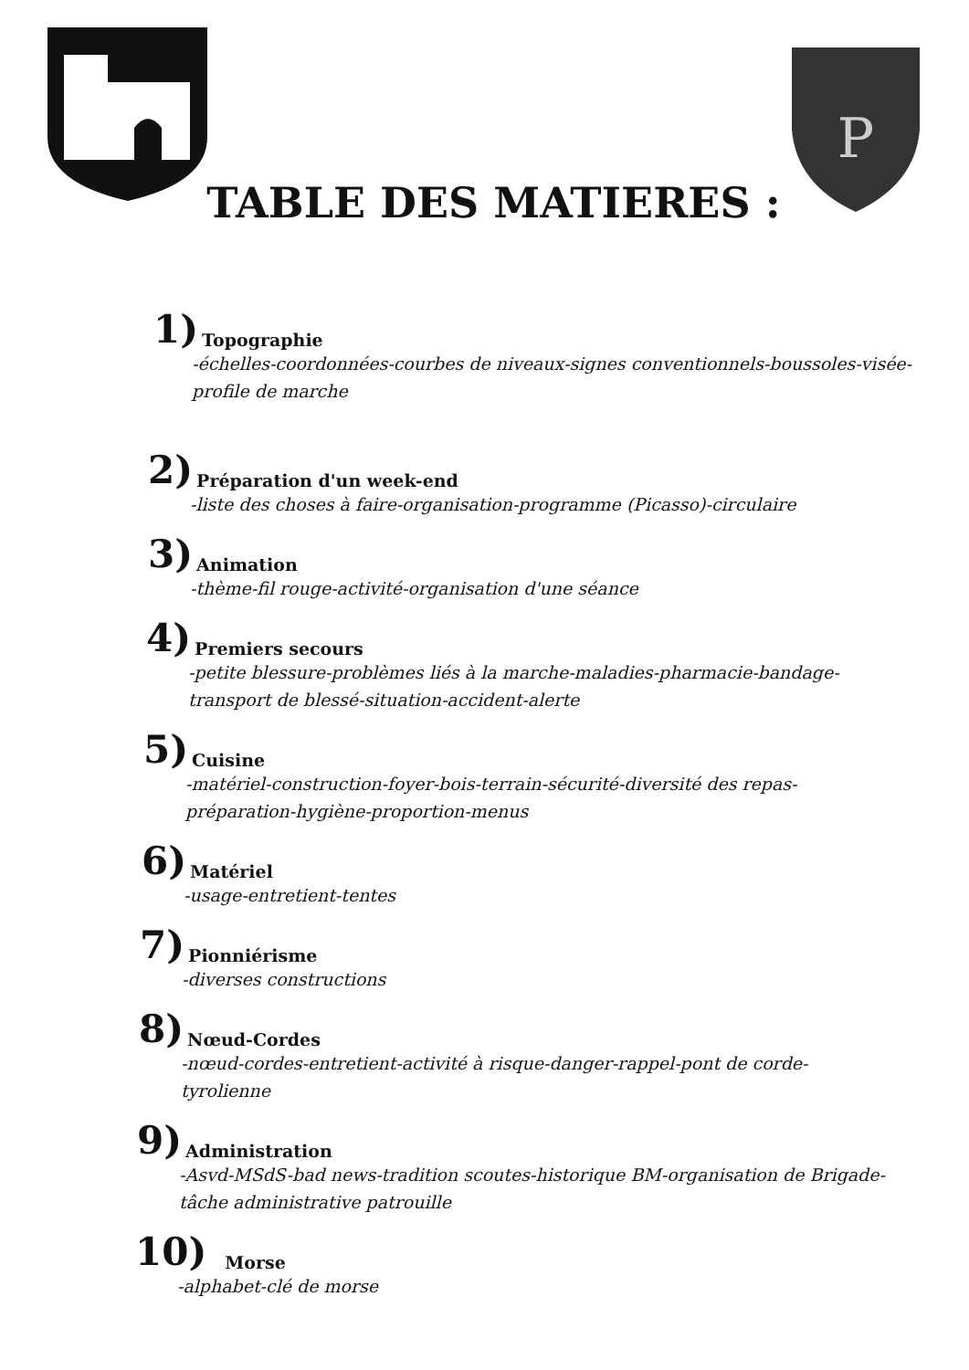P
TABLE DES MATIERES :
1) Topographie
-échelles-coordonnées-courbes de niveaux-signes conventionnels-boussoles-visée-
profile de marche
2) Préparation d'un week-end
-liste des choses à faire-organisation-programme (Picasso)-circulaire
3) Animation
-thème-fil rouge-activité-organisation d'une séance
4) Premiers secours
-petite blessure-problèmes liés à la marche-maladies-pharmacie-bandage-
transport de blessé-situation-accident-alerte
5) Cuisine
-matériel-construction-foyer-bois-terrain-sécurité-diversité des repas-
préparation-hygiène-proportion-menus
6) Matériel
-usage-entretient-tentes
7) Pionniérisme
-diverses constructions
8) Nœud-Cordes
-nœud-cordes-entretient-activité à risque-danger-rappel-pont de corde-
tyrolienne
9) Administration
-Asvd-MSdS-bad news-tradition scoutes-historique BM-organisation de Brigade-
tâche administrative patrouille
10) Morse
-alphabet-clé de morse